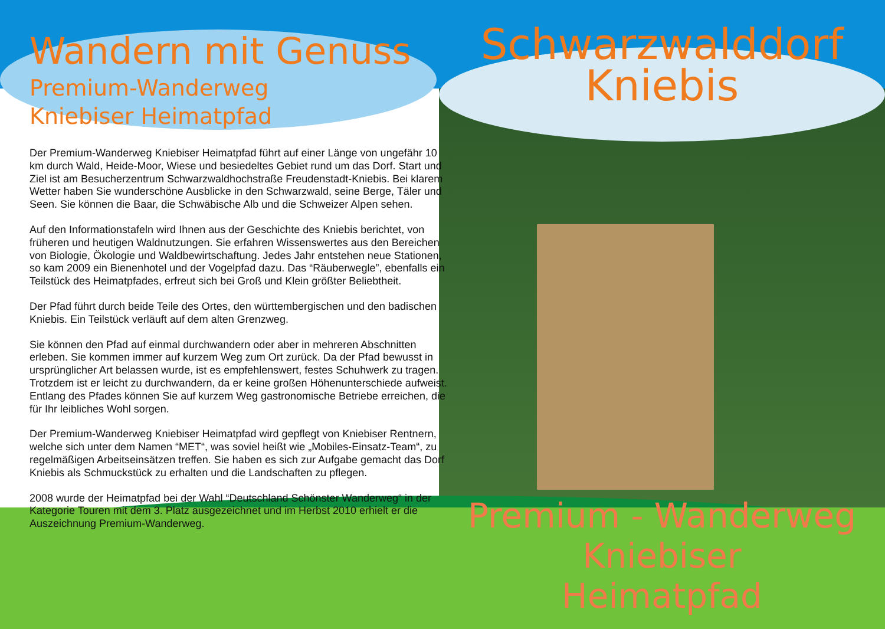Wandern mit Genuss
Premium-Wanderweg
Kniebiser Heimatpfad
Der Premium-Wanderweg Kniebiser Heimatpfad führt auf einer Länge von ungefähr 10 km durch Wald, Heide-Moor, Wiese und besiedeltes Gebiet rund um das Dorf. Start und Ziel ist am Besucherzentrum Schwarzwaldhochstraße Freudenstadt-Kniebis. Bei klarem Wetter haben Sie wunderschöne Ausblicke in den Schwarzwald, seine Berge, Täler und Seen. Sie können die Baar, die Schwäbische Alb und die Schweizer Alpen sehen.
Auf den Informationstafeln wird Ihnen aus der Geschichte des Kniebis berichtet, von früheren und heutigen Waldnutzungen. Sie erfahren Wissenswertes aus den Bereichen von Biologie, Ökologie und Waldbewirtschaftung. Jedes Jahr entstehen neue Stationen, so kam 2009 ein Bienenhotel und der Vogelpfad dazu. Das “Räuberwegle”, ebenfalls ein Teilstück des Heimatpfades, erfreut sich bei Groß und Klein größter Beliebtheit.
Der Pfad führt durch beide Teile des Ortes, den württembergischen und den badischen Kniebis. Ein Teilstück verläuft auf dem alten Grenzweg.
Sie können den Pfad auf einmal durchwandern oder aber in mehreren Abschnitten erleben. Sie kommen immer auf kurzem Weg zum Ort zurück. Da der Pfad bewusst in ursprünglicher Art belassen wurde, ist es empfehlenswert, festes Schuhwerk zu tragen. Trotzdem ist er leicht zu durchwandern, da er keine großen Höhenunterschiede aufweist. Entlang des Pfades können Sie auf kurzem Weg gastronomische Betriebe erreichen, die für Ihr leibliches Wohl sorgen.
Der Premium-Wanderweg Kniebiser Heimatpfad wird gepflegt von Kniebiser Rentnern, welche sich unter dem Namen “MET“, was soviel heißt wie „Mobiles-Einsatz-Team“, zu regelmäßigen Arbeitseinsätzen treffen. Sie haben es sich zur Aufgabe gemacht das Dorf Kniebis als Schmuckstück zu erhalten und die Landschaften zu pflegen.
2008 wurde der Heimatpfad bei der Wahl “Deutschland Schönster Wanderweg“ in der Kategorie Touren mit dem 3. Platz ausgezeichnet und im Herbst 2010 erhielt er die Auszeichnung Premium-Wanderweg.
Schwarzwalddorf
Kniebis
Premium - Wanderweg
Kniebiser
Heimatpfad